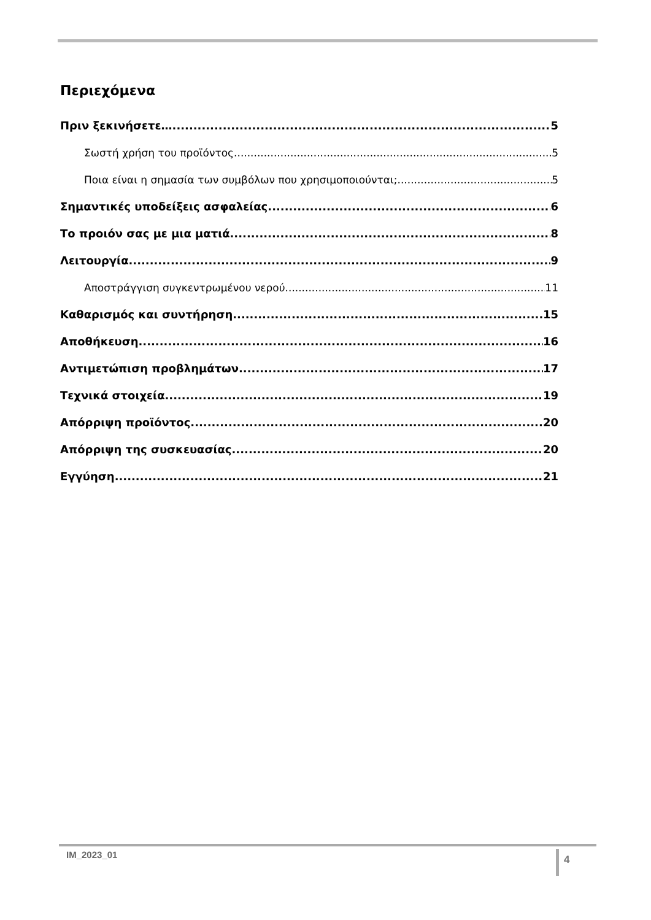Περιεχόμενα
Πριν ξεκινήσετε… 5
Σωστή χρήση του προϊόντος 5
Ποια είναι η σημασία των συμβόλων που χρησιμοποιούνται; 5
Σημαντικές υποδείξεις ασφαλείας 6
Το προιόν σας με μια ματιά 8
Λειτουργία 9
Αποστράγγιση συγκεντρωμένου νερού 11
Καθαρισμός και συντήρηση 15
Αποθήκευση 16
Αντιμετώπιση προβλημάτων 17
Τεχνικά στοιχεία 19
Απόρριψη προϊόντος 20
Απόρριψη της συσκευασίας 20
Εγγύηση 21
IM_2023_01 4